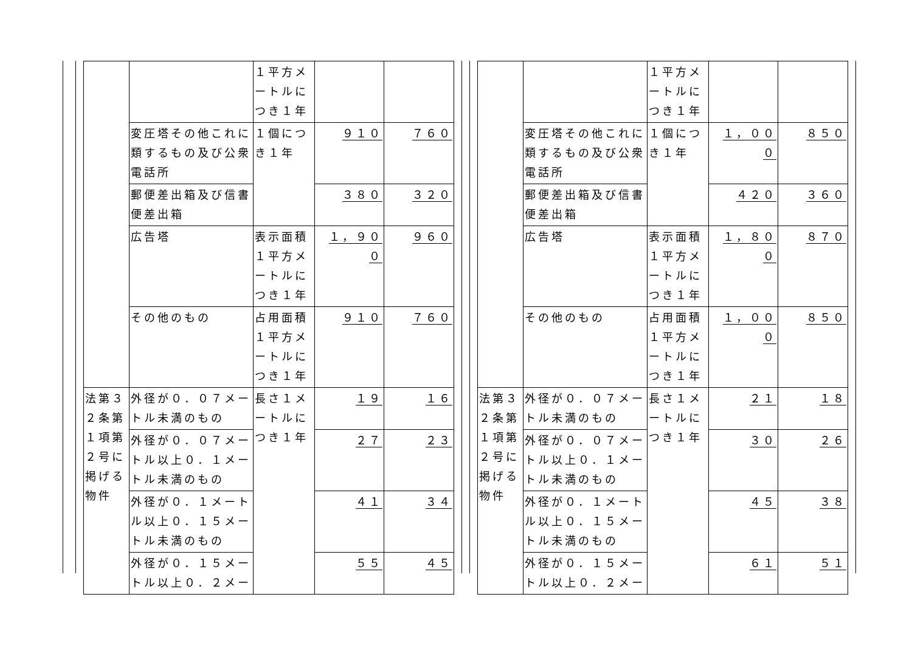| | | １平方メートルにつき１年 | | |
| | 変圧塔その他これに類するもの及び公衆電話所 | １個につき１年 | ９１０ | ７６０ |
| | 郵便差出箱及び信書便差出箱 | | ３８０ | ３２０ |
| | 広告塔 | 表示面積１平方メートルにつき１年 | １，９００ | ９６０ |
| | その他のもの | 占用面積１平方メートルにつき１年 | ９１０ | ７６０ |
| 法第３２条第１項第２号に掲げる物件 | 外径が０．０７メートル未満のもの | 長さ１メートルにつき１年 | １９ | １６ |
| | 外径が０．０７メートル以上０．１メートル未満のもの | | ２７ | ２３ |
| | 外径が０．１メートル以上０．１５メートル未満のもの | | ４１ | ３４ |
| | 外径が０．１５メートル以上０．２メー | | ５５ | ４５ |
| | | １平方メートルにつき１年 | | |
| | 変圧塔その他これに類するもの及び公衆電話所 | １個につき１年 | １，０００ | ８５０ |
| | 郵便差出箱及び信書便差出箱 | | ４２０ | ３６０ |
| | 広告塔 | 表示面積１平方メートルにつき１年 | １，８００ | ８７０ |
| | その他のもの | 占用面積１平方メートルにつき１年 | １，０００ | ８５０ |
| 法第３２条第１項第２号に掲げる物件 | 外径が０．０７メートル未満のもの | 長さ１メートルにつき１年 | ２１ | １８ |
| | 外径が０．０７メートル以上０．１メートル未満のもの | | ３０ | ２６ |
| | 外径が０．１メートル以上０．１５メートル未満のもの | | ４５ | ３８ |
| | 外径が０．１５メートル以上０．２メー | | ６１ | ５１ |